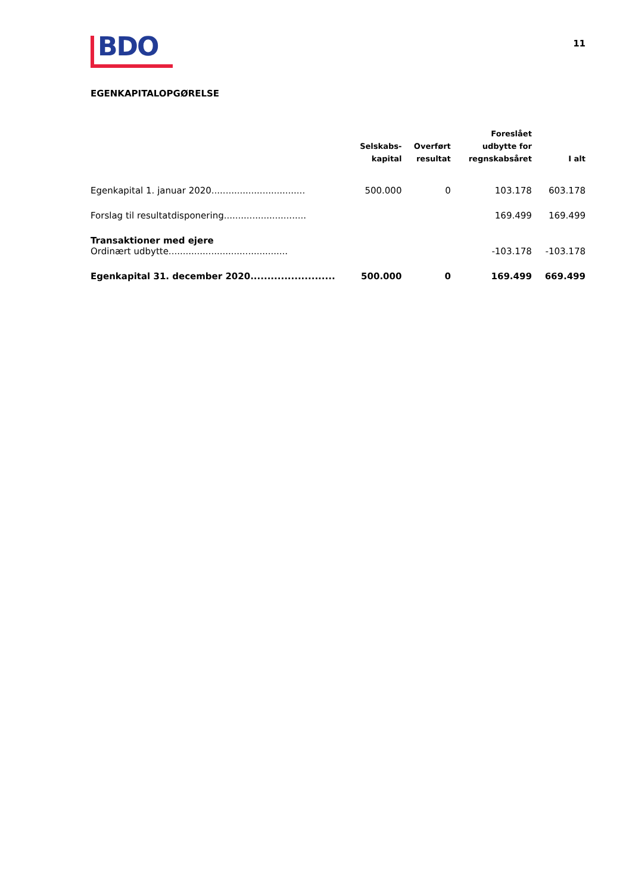BDO
11
EGENKAPITALOPGØRELSE
| | Selskabs- kapital | Overført resultat | Foreslået udbytte for regnskabsåret | I alt |
| --- | --- | --- | --- | --- |
| Egenkapital 1. januar 2020................................. | 500.000 | 0 | 103.178 | 603.178 |
| Forslag til resultatdisponering............................. | | | 169.499 | 169.499 |
| Transaktioner med ejere | | | | |
| Ordinært udbytte.......................................... | | | -103.178 | -103.178 |
| Egenkapital 31. december 2020......................... | 500.000 | 0 | 169.499 | 669.499 |